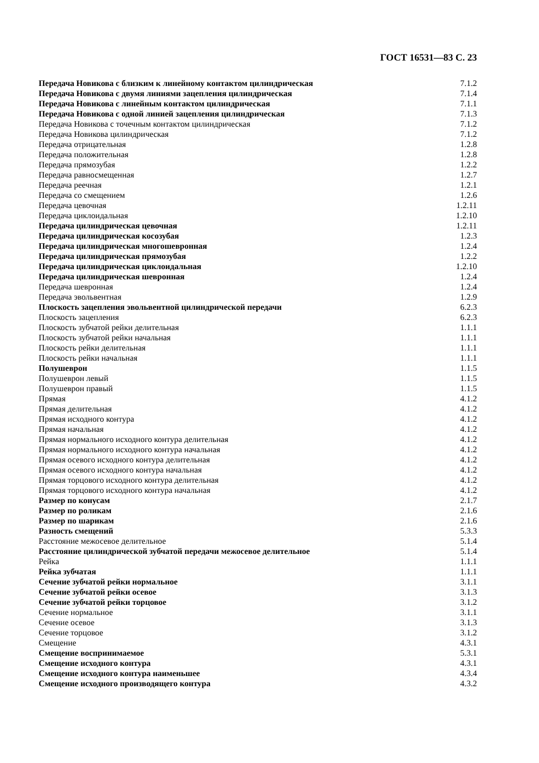ГОСТ 16531—83 С. 23
| Передача Новикова с близким к линейному контактом цилиндрическая | 7.1.2 |
| Передача Новикова с двумя линиями зацепления цилиндрическая | 7.1.4 |
| Передача Новикова с линейным контактом цилиндрическая | 7.1.1 |
| Передача Новикова с одной линией зацепления цилиндрическая | 7.1.3 |
| Передача Новикова с точечным контактом цилиндрическая | 7.1.2 |
| Передача Новикова цилиндрическая | 7.1.2 |
| Передача отрицательная | 1.2.8 |
| Передача положительная | 1.2.8 |
| Передача прямозубая | 1.2.2 |
| Передача равносмещенная | 1.2.7 |
| Передача реечная | 1.2.1 |
| Передача со смещением | 1.2.6 |
| Передача цевочная | 1.2.11 |
| Передача циклоидальная | 1.2.10 |
| Передача цилиндрическая цевочная | 1.2.11 |
| Передача цилиндрическая косозубая | 1.2.3 |
| Передача цилиндрическая многошевронная | 1.2.4 |
| Передача цилиндрическая прямозубая | 1.2.2 |
| Передача цилиндрическая циклоидальная | 1.2.10 |
| Передача цилиндрическая шевронная | 1.2.4 |
| Передача шевронная | 1.2.4 |
| Передача эвольвентная | 1.2.9 |
| Плоскость зацепления эвольвентной цилиндрической передачи | 6.2.3 |
| Плоскость зацепления | 6.2.3 |
| Плоскость зубчатой рейки делительная | 1.1.1 |
| Плоскость зубчатой рейки начальная | 1.1.1 |
| Плоскость рейки делительная | 1.1.1 |
| Плоскость рейки начальная | 1.1.1 |
| Полушеврон | 1.1.5 |
| Полушеврон левый | 1.1.5 |
| Полушеврон правый | 1.1.5 |
| Прямая | 4.1.2 |
| Прямая делительная | 4.1.2 |
| Прямая исходного контура | 4.1.2 |
| Прямая начальная | 4.1.2 |
| Прямая нормального исходного контура делительная | 4.1.2 |
| Прямая нормального исходного контура начальная | 4.1.2 |
| Прямая осевого исходного контура делительная | 4.1.2 |
| Прямая осевого исходного контура начальная | 4.1.2 |
| Прямая торцового исходного контура делительная | 4.1.2 |
| Прямая торцового исходного контура начальная | 4.1.2 |
| Размер по конусам | 2.1.7 |
| Размер по роликам | 2.1.6 |
| Размер по шарикам | 2.1.6 |
| Разность смещений | 5.3.3 |
| Расстояние межосевое делительное | 5.1.4 |
| Расстояние цилиндрической зубчатой передачи межосевое делительное | 5.1.4 |
| Рейка | 1.1.1 |
| Рейка зубчатая | 1.1.1 |
| Сечение зубчатой рейки нормальное | 3.1.1 |
| Сечение зубчатой рейки осевое | 3.1.3 |
| Сечение зубчатой рейки торцовое | 3.1.2 |
| Сечение нормальное | 3.1.1 |
| Сечение осевое | 3.1.3 |
| Сечение торцовое | 3.1.2 |
| Смещение | 4.3.1 |
| Смещение воспринимаемое | 5.3.1 |
| Смещение исходного контура | 4.3.1 |
| Смещение исходного контура наименьшее | 4.3.4 |
| Смещение исходного производящего контура | 4.3.2 |